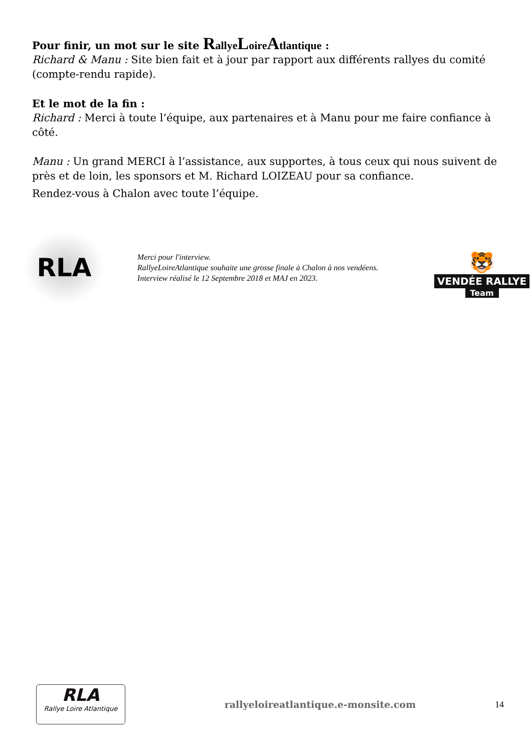Pour finir, un mot sur le site Rallye Loire Atlantique :
Richard & Manu : Site bien fait et à jour par rapport aux différents rallyes du comité (compte-rendu rapide).
Et le mot de la fin :
Richard : Merci à toute l’équipe, aux partenaires et à Manu pour me faire confiance à côté.
Manu : Un grand MERCI à l’assistance, aux supportes, à tous ceux qui nous suivent de près et de loin, les sponsors et M. Richard LOIZEAU pour sa confiance.
Rendez-vous à Chalon avec toute l’équipe.
RLA
Merci pour l'interview.
RallyeLoireAtlantique souhaite une grosse finale à Chalon à nos vendéens.
Interview réalisé le 12 Septembre 2018 et MAJ en 2023.
🐯
VENDÉE RALLYE
Team
RLA
Rallye Loire Atlantique
rallyeloireatlantique.e-monsite.com
14